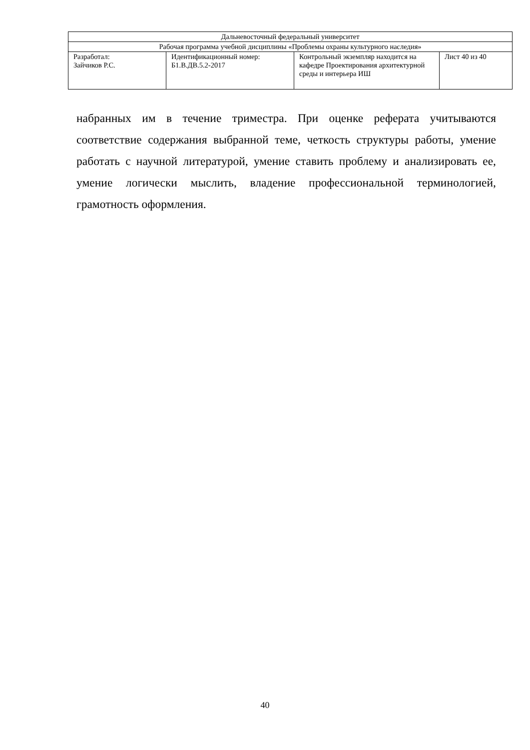| Дальневосточный федеральный университет | | | |
| Рабочая программа учебной дисциплины «Проблемы охраны культурного наследия» | | | |
| Разработал: Зайчиков Р.С. | Идентификационный номер: Б1.В.ДВ.5.2-2017 | Контрольный экземпляр находится на кафедре Проектирования архитектурной среды и интерьера ИШ | Лист 40 из 40 |
набранных им в течение триместра. При оценке реферата учитываются соответствие содержания выбранной теме, четкость структуры работы, умение работать с научной литературой, умение ставить проблему и анализировать ее, умение логически мыслить, владение профессиональной терминологией, грамотность оформления.
40